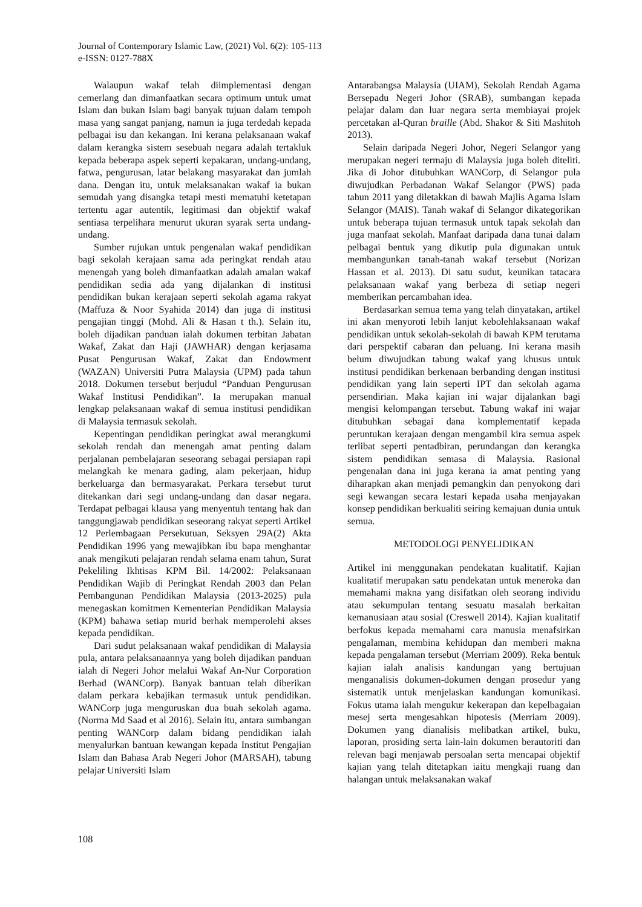Journal of Contemporary Islamic Law, (2021) Vol. 6(2): 105-113
e-ISSN: 0127-788X
Walaupun wakaf telah diimplementasi dengan cemerlang dan dimanfaatkan secara optimum untuk umat Islam dan bukan Islam bagi banyak tujuan dalam tempoh masa yang sangat panjang, namun ia juga terdedah kepada pelbagai isu dan kekangan. Ini kerana pelaksanaan wakaf dalam kerangka sistem sesebuah negara adalah tertakluk kepada beberapa aspek seperti kepakaran, undang-undang, fatwa, pengurusan, latar belakang masyarakat dan jumlah dana. Dengan itu, untuk melaksanakan wakaf ia bukan semudah yang disangka tetapi mesti mematuhi ketetapan tertentu agar autentik, legitimasi dan objektif wakaf sentiasa terpelihara menurut ukuran syarak serta undang-undang.
Sumber rujukan untuk pengenalan wakaf pendidikan bagi sekolah kerajaan sama ada peringkat rendah atau menengah yang boleh dimanfaatkan adalah amalan wakaf pendidikan sedia ada yang dijalankan di institusi pendidikan bukan kerajaan seperti sekolah agama rakyat (Maffuza & Noor Syahida 2014) dan juga di institusi pengajian tinggi (Mohd. Ali & Hasan t th.). Selain itu, boleh dijadikan panduan ialah dokumen terbitan Jabatan Wakaf, Zakat dan Haji (JAWHAR) dengan kerjasama Pusat Pengurusan Wakaf, Zakat dan Endowment (WAZAN) Universiti Putra Malaysia (UPM) pada tahun 2018. Dokumen tersebut berjudul “Panduan Pengurusan Wakaf Institusi Pendidikan”. Ia merupakan manual lengkap pelaksanaan wakaf di semua institusi pendidikan di Malaysia termasuk sekolah.
Kepentingan pendidikan peringkat awal merangkumi sekolah rendah dan menengah amat penting dalam perjalanan pembelajaran seseorang sebagai persiapan rapi melangkah ke menara gading, alam pekerjaan, hidup berkeluarga dan bermasyarakat. Perkara tersebut turut ditekankan dari segi undang-undang dan dasar negara. Terdapat pelbagai klausa yang menyentuh tentang hak dan tanggungjawab pendidikan seseorang rakyat seperti Artikel 12 Perlembagaan Persekutuan, Seksyen 29A(2) Akta Pendidikan 1996 yang mewajibkan ibu bapa menghantar anak mengikuti pelajaran rendah selama enam tahun, Surat Pekeliling Ikhtisas KPM Bil. 14/2002: Pelaksanaan Pendidikan Wajib di Peringkat Rendah 2003 dan Pelan Pembangunan Pendidikan Malaysia (2013-2025) pula menegaskan komitmen Kementerian Pendidikan Malaysia (KPM) bahawa setiap murid berhak memperolehi akses kepada pendidikan.
Dari sudut pelaksanaan wakaf pendidikan di Malaysia pula, antara pelaksanaannya yang boleh dijadikan panduan ialah di Negeri Johor melalui Wakaf An-Nur Corporation Berhad (WANCorp). Banyak bantuan telah diberikan dalam perkara kebajikan termasuk untuk pendidikan. WANCorp juga menguruskan dua buah sekolah agama. (Norma Md Saad et al 2016). Selain itu, antara sumbangan penting WANCorp dalam bidang pendidikan ialah menyalurkan bantuan kewangan kepada Institut Pengajian Islam dan Bahasa Arab Negeri Johor (MARSAH), tabung pelajar Universiti Islam
Antarabangsa Malaysia (UIAM), Sekolah Rendah Agama Bersepadu Negeri Johor (SRAB), sumbangan kepada pelajar dalam dan luar negara serta membiayai projek percetakan al-Quran braille (Abd. Shakor & Siti Mashitoh 2013).
Selain daripada Negeri Johor, Negeri Selangor yang merupakan negeri termaju di Malaysia juga boleh diteliti. Jika di Johor ditubuhkan WANCorp, di Selangor pula diwujudkan Perbadanan Wakaf Selangor (PWS) pada tahun 2011 yang diletakkan di bawah Majlis Agama Islam Selangor (MAIS). Tanah wakaf di Selangor dikategorikan untuk beberapa tujuan termasuk untuk tapak sekolah dan juga manfaat sekolah. Manfaat daripada dana tunai dalam pelbagai bentuk yang dikutip pula digunakan untuk membangunkan tanah-tanah wakaf tersebut (Norizan Hassan et al. 2013). Di satu sudut, keunikan tatacara pelaksanaan wakaf yang berbeza di setiap negeri memberikan percambahan idea.
Berdasarkan semua tema yang telah dinyatakan, artikel ini akan menyoroti lebih lanjut kebolehlaksanaan wakaf pendidikan untuk sekolah-sekolah di bawah KPM terutama dari perspektif cabaran dan peluang. Ini kerana masih belum diwujudkan tabung wakaf yang khusus untuk institusi pendidikan berkenaan berbanding dengan institusi pendidikan yang lain seperti IPT dan sekolah agama persendirian. Maka kajian ini wajar dijalankan bagi mengisi kelompangan tersebut. Tabung wakaf ini wajar ditubuhkan sebagai dana komplementatif kepada peruntukan kerajaan dengan mengambil kira semua aspek terlibat seperti pentadbiran, perundangan dan kerangka sistem pendidikan semasa di Malaysia. Rasional pengenalan dana ini juga kerana ia amat penting yang diharapkan akan menjadi pemangkin dan penyokong dari segi kewangan secara lestari kepada usaha menjayakan konsep pendidikan berkualiti seiring kemajuan dunia untuk semua.
METODOLOGI PENYELIDIKAN
Artikel ini menggunakan pendekatan kualitatif. Kajian kualitatif merupakan satu pendekatan untuk meneroka dan memahami makna yang disifatkan oleh seorang individu atau sekumpulan tentang sesuatu masalah berkaitan kemanusiaan atau sosial (Creswell 2014). Kajian kualitatif berfokus kepada memahami cara manusia menafsirkan pengalaman, membina kehidupan dan memberi makna kepada pengalaman tersebut (Merriam 2009). Reka bentuk kajian ialah analisis kandungan yang bertujuan menganalisis dokumen-dokumen dengan prosedur yang sistematik untuk menjelaskan kandungan komunikasi. Fokus utama ialah mengukur kekerapan dan kepelbagaian mesej serta mengesahkan hipotesis (Merriam 2009). Dokumen yang dianalisis melibatkan artikel, buku, laporan, prosiding serta lain-lain dokumen berautoriti dan relevan bagi menjawab persoalan serta mencapai objektif kajian yang telah ditetapkan iaitu mengkaji ruang dan halangan untuk melaksanakan wakaf
108